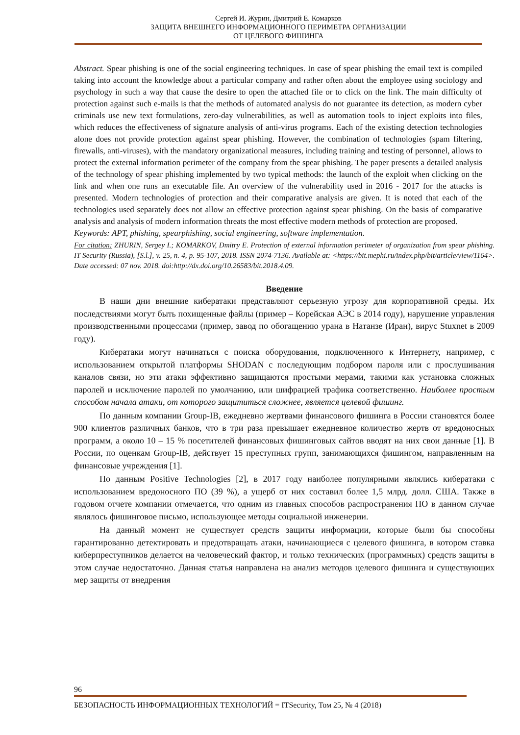Сергей И. Журин, Дмитрий Е. Комарков
ЗАЩИТА ВНЕШНЕГО ИНФОРМАЦИОННОГО ПЕРИМЕТРА ОРГАНИЗАЦИИ
ОТ ЦЕЛЕВОГО ФИШИНГА
Abstract. Spear phishing is one of the social engineering techniques. In case of spear phishing the email text is compiled taking into account the knowledge about a particular company and rather often about the employee using sociology and psychology in such a way that cause the desire to open the attached file or to click on the link. The main difficulty of protection against such e-mails is that the methods of automated analysis do not guarantee its detection, as modern cyber criminals use new text formulations, zero-day vulnerabilities, as well as automation tools to inject exploits into files, which reduces the effectiveness of signature analysis of anti-virus programs. Each of the existing detection technologies alone does not provide protection against spear phishing. However, the combination of technologies (spam filtering, firewalls, anti-viruses), with the mandatory organizational measures, including training and testing of personnel, allows to protect the external information perimeter of the company from the spear phishing. The paper presents a detailed analysis of the technology of spear phishing implemented by two typical methods: the launch of the exploit when clicking on the link and when one runs an executable file. An overview of the vulnerability used in 2016 - 2017 for the attacks is presented. Modern technologies of protection and their comparative analysis are given. It is noted that each of the technologies used separately does not allow an effective protection against spear phishing. On the basis of comparative analysis and analysis of modern information threats the most effective modern methods of protection are proposed.
Keywords: APT, phishing, spearphishing, social engineering, software implementation.
For citation: ZHURIN, Sergey I.; KOMARKOV, Dmitry E. Protection of external information perimeter of organization from spear phishing. IT Security (Russia), [S.l.], v. 25, n. 4, p. 95-107, 2018. ISSN 2074-7136. Available at: <https://bit.mephi.ru/index.php/bit/article/view/1164>. Date accessed: 07 nov. 2018. doi:http://dx.doi.org/10.26583/bit.2018.4.09.
Введение
В наши дни внешние кибератаки представляют серьезную угрозу для корпоративной среды. Их последствиями могут быть похищенные файлы (пример – Корейская АЭС в 2014 году), нарушение управления производственными процессами (пример, завод по обогащению урана в Натанзе (Иран), вирус Stuxnet в 2009 году).
Кибератаки могут начинаться с поиска оборудования, подключенного к Интернету, например, с использованием открытой платформы SHODAN с последующим подбором пароля или с прослушивания каналов связи, но эти атаки эффективно защищаются простыми мерами, такими как установка сложных паролей и исключение паролей по умолчанию, или шифрацией трафика соответственно. Наиболее простым способом начала атаки, от которого защититься сложнее, является целевой фишинг.
По данным компании Group-IB, ежедневно жертвами финансового фишинга в России становятся более 900 клиентов различных банков, что в три раза превышает ежедневное количество жертв от вредоносных программ, а около 10 – 15 % посетителей финансовых фишинговых сайтов вводят на них свои данные [1]. В России, по оценкам Group-IB, действует 15 преступных групп, занимающихся фишингом, направленным на финансовые учреждения [1].
По данным Positive Technologies [2], в 2017 году наиболее популярными являлись кибератаки с использованием вредоносного ПО (39 %), а ущерб от них составил более 1,5 млрд. долл. США. Также в годовом отчете компании отмечается, что одним из главных способов распространения ПО в данном случае являлось фишинговое письмо, использующее методы социальной инженерии.
На данный момент не существует средств защиты информации, которые были бы способны гарантированно детектировать и предотвращать атаки, начинающиеся с целевого фишинга, в котором ставка киберпреступников делается на человеческий фактор, и только технических (программных) средств защиты в этом случае недостаточно. Данная статья направлена на анализ методов целевого фишинга и существующих мер защиты от внедрения
96
БЕЗОПАСНОСТЬ ИНФОРМАЦИОННЫХ ТЕХНОЛОГИЙ = ITSecurity, Том 25, № 4 (2018)